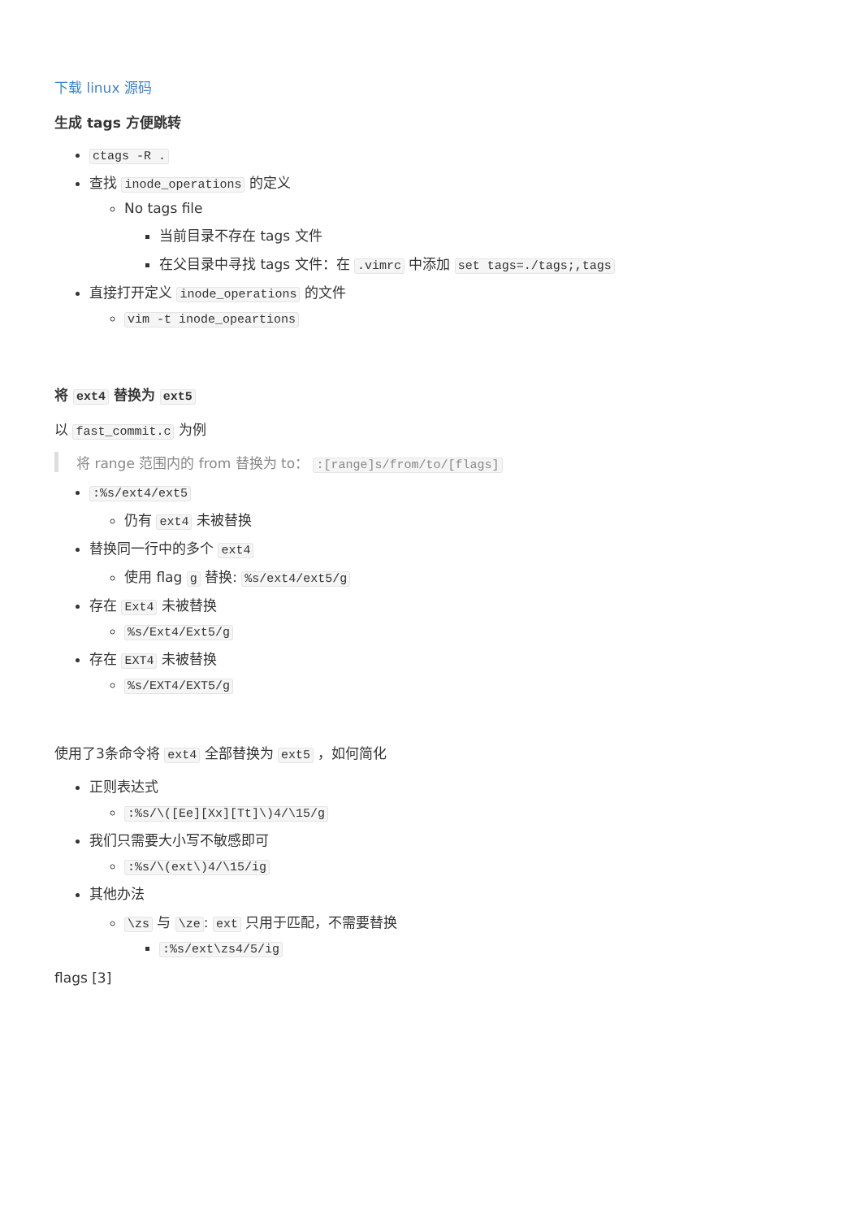下载 linux 源码
生成 tags 方便跳转
ctags -R .
查找 inode_operations 的定义
No tags file
当前目录不存在 tags 文件
在父目录中寻找 tags 文件：在 .vimrc 中添加 set tags=./tags;,tags
直接打开定义 inode_operations 的文件
vim -t inode_opeartions
将 ext4 替换为 ext5
以 fast_commit.c 为例
将 range 范围内的 from 替换为 to： :[range]s/from/to/[flags]
:%s/ext4/ext5
仍有 ext4 未被替换
替换同一行中的多个 ext4
使用 flag g 替换: %s/ext4/ext5/g
存在 Ext4 未被替换
%s/Ext4/Ext5/g
存在 EXT4 未被替换
%s/EXT4/EXT5/g
使用了3条命令将 ext4 全部替换为 ext5 ，如何简化
正则表达式
:%s/\([Ee][Xx][Tt]\)4/\15/g
我们只需要大小写不敏感即可
:%s/\(ext\)4/\15/ig
其他办法
\zs 与 \ze: ext 只用于匹配，不需要替换
:%s/ext\zs4/5/ig
flags [3]